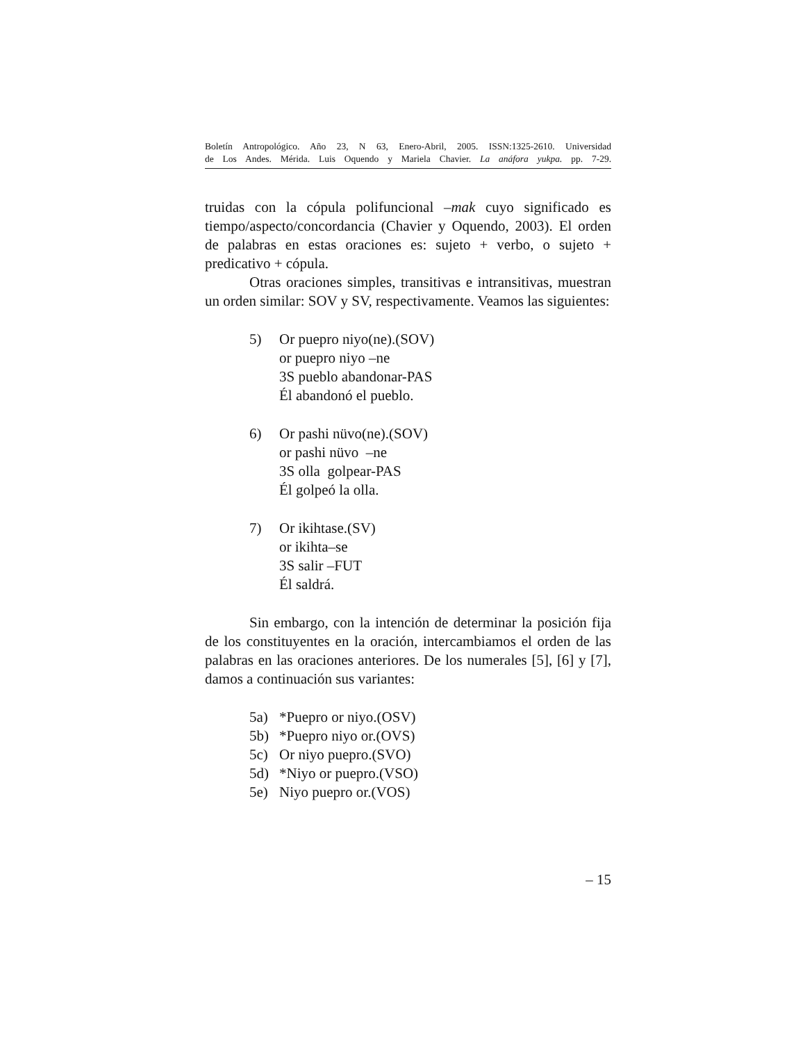Boletín Antropológico. Año 23, N 63, Enero-Abril, 2005. ISSN:1325-2610. Universidad
de Los Andes. Mérida. Luis Oquendo y Mariela Chavier. La anáfora yukpa. pp. 7-29.
truidas con la cópula polifuncional –mak cuyo significado es tiempo/aspecto/concordancia (Chavier y Oquendo, 2003). El orden de palabras en estas oraciones es: sujeto + verbo, o sujeto + predicativo + cópula.
Otras oraciones simples, transitivas e intransitivas, muestran un orden similar: SOV y SV, respectivamente. Veamos las siguientes:
5) Or puepro niyo(ne).(SOV)
or puepro niyo –ne
3S pueblo abandonar-PAS
Él abandonó el pueblo.
6) Or pashi nüvo(ne).(SOV)
or pashi nüvo –ne
3S olla golpear-PAS
Él golpeó la olla.
7) Or ikihtase.(SV)
or ikihta–se
3S salir –FUT
Él saldrá.
Sin embargo, con la intención de determinar la posición fija de los constituyentes en la oración, intercambiamos el orden de las palabras en las oraciones anteriores. De los numerales [5], [6] y [7], damos a continuación sus variantes:
5a) *Puepro or niyo.(OSV)
5b) *Puepro niyo or.(OVS)
5c) Or niyo puepro.(SVO)
5d) *Niyo or puepro.(VSO)
5e) Niyo puepro or.(VOS)
– 15